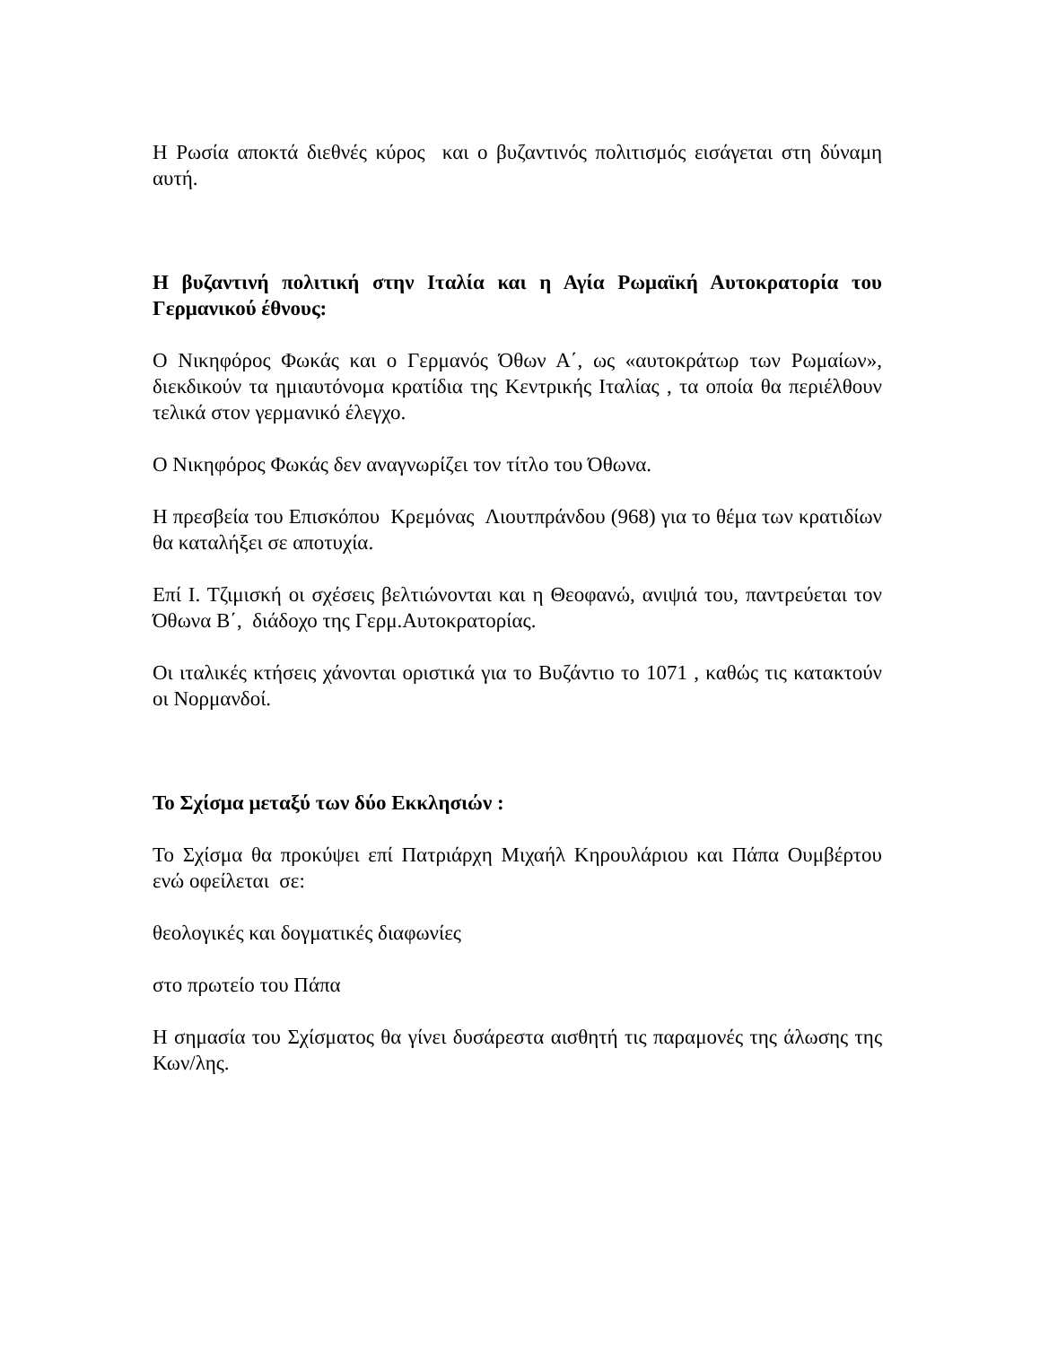Η Ρωσία αποκτά διεθνές κύρος και ο βυζαντινός πολιτισμός εισάγεται στη δύναμη αυτή.
Η βυζαντινή πολιτική στην Ιταλία και η Αγία Ρωμαϊκή Αυτοκρατορία του Γερμανικού έθνους:
Ο Νικηφόρος Φωκάς και ο Γερμανός Όθων Α΄, ως «αυτοκράτωρ των Ρωμαίων», διεκδικούν τα ημιαυτόνομα κρατίδια της Κεντρικής Ιταλίας , τα οποία θα περιέλθουν τελικά στον γερμανικό έλεγχο.
Ο Νικηφόρος Φωκάς δεν αναγνωρίζει τον τίτλο του Όθωνα.
Η πρεσβεία του Επισκόπου Κρεμόνας Λιουτπράνδου (968) για το θέμα των κρατιδίων θα καταλήξει σε αποτυχία.
Επί Ι. Τζιμισκή οι σχέσεις βελτιώνονται και η Θεοφανώ, ανιψιά του, παντρεύεται τον Όθωνα Β΄, διάδοχο της Γερμ.Αυτοκρατορίας.
Οι ιταλικές κτήσεις χάνονται οριστικά για το Βυζάντιο το 1071 , καθώς τις κατακτούν οι Νορμανδοί.
Το Σχίσμα μεταξύ των δύο Εκκλησιών :
Το Σχίσμα θα προκύψει επί Πατριάρχη Μιχαήλ Κηρουλάριου και Πάπα Ουμβέρτου ενώ οφείλεται σε:
θεολογικές και δογματικές διαφωνίες
στο πρωτείο του Πάπα
Η σημασία του Σχίσματος θα γίνει δυσάρεστα αισθητή τις παραμονές της άλωσης της Κων/λης.